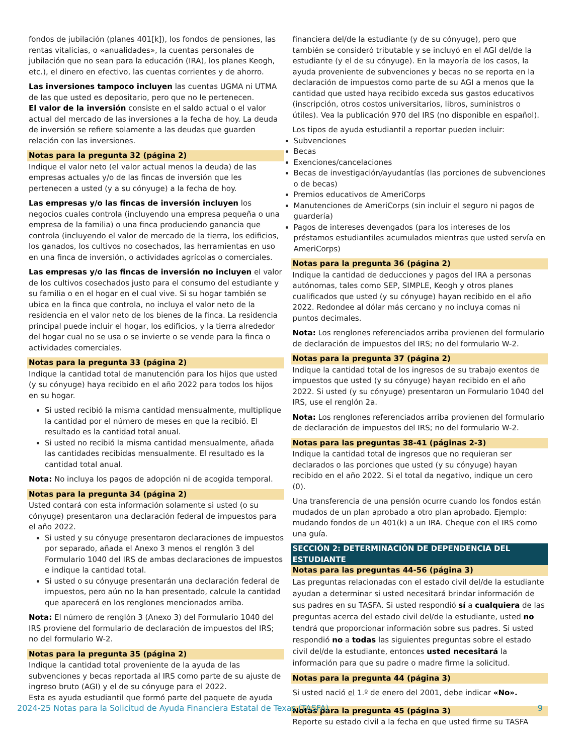fondos de jubilación (planes 401[k]), los fondos de pensiones, las rentas vitalicias, o «anualidades», la cuentas personales de jubilación que no sean para la educación (IRA), los planes Keogh, etc.), el dinero en efectivo, las cuentas corrientes y de ahorro.
Las inversiones tampoco incluyen las cuentas UGMA ni UTMA de las que usted es depositario, pero que no le pertenecen.
El valor de la inversión consiste en el saldo actual o el valor actual del mercado de las inversiones a la fecha de hoy. La deuda de inversión se refiere solamente a las deudas que guarden relación con las inversiones.
Notas para la pregunta 32 (página 2)
Indique el valor neto (el valor actual menos la deuda) de las empresas actuales y/o de las fincas de inversión que les pertenecen a usted (y a su cónyuge) a la fecha de hoy.
Las empresas y/o las fincas de inversión incluyen los negocios cuales controla (incluyendo una empresa pequeña o una empresa de la familia) o una finca produciendo ganancia que controla (incluyendo el valor de mercado de la tierra, los edificios, los ganados, los cultivos no cosechados, las herramientas en uso en una finca de inversión, o actividades agrícolas o comerciales.
Las empresas y/o las fincas de inversión no incluyen el valor de los cultivos cosechados justo para el consumo del estudiante y su familia o en el hogar en el cual vive. Si su hogar también se ubica en la finca que controla, no incluya el valor neto de la residencia en el valor neto de los bienes de la finca. La residencia principal puede incluir el hogar, los edificios, y la tierra alrededor del hogar cual no se usa o se invierte o se vende para la finca o actividades comerciales.
Notas para la pregunta 33 (página 2)
Indique la cantidad total de manutención para los hijos que usted (y su cónyuge) haya recibido en el año 2022 para todos los hijos en su hogar.
Si usted recibió la misma cantidad mensualmente, multiplique la cantidad por el número de meses en que la recibió. El resultado es la cantidad total anual.
Si usted no recibió la misma cantidad mensualmente, añada las cantidades recibidas mensualmente. El resultado es la cantidad total anual.
Nota: No incluya los pagos de adopción ni de acogida temporal.
Notas para la pregunta 34 (página 2)
Usted contará con esta información solamente si usted (o su cónyuge) presentaron una declaración federal de impuestos para el año 2022.
Si usted y su cónyuge presentaron declaraciones de impuestos por separado, añada el Anexo 3 menos el renglón 3 del Formulario 1040 del IRS de ambas declaraciones de impuestos e indique la cantidad total.
Si usted o su cónyuge presentarán una declaración federal de impuestos, pero aún no la han presentado, calcule la cantidad que aparecerá en los renglones mencionados arriba.
Nota: El número de renglón 3 (Anexo 3) del Formulario 1040 del IRS proviene del formulario de declaración de impuestos del IRS; no del formulario W-2.
Notas para la pregunta 35 (página 2)
Indique la cantidad total proveniente de la ayuda de las subvenciones y becas reportada al IRS como parte de su ajuste de ingreso bruto (AGI) y el de su cónyuge para el 2022.
Esta es ayuda estudiantil que formó parte del paquete de ayuda
financiera del/de la estudiante (y de su cónyuge), pero que también se consideró tributable y se incluyó en el AGI del/de la estudiante (y el de su cónyuge). En la mayoría de los casos, la ayuda proveniente de subvenciones y becas no se reporta en la declaración de impuestos como parte de su AGI a menos que la cantidad que usted haya recibido exceda sus gastos educativos (inscripción, otros costos universitarios, libros, suministros o útiles). Vea la publicación 970 del IRS (no disponible en español).
Los tipos de ayuda estudiantil a reportar pueden incluir:
Subvenciones
Becas
Exenciones/cancelaciones
Becas de investigación/ayudantías (las porciones de subvenciones o de becas)
Premios educativos de AmeriCorps
Manutenciones de AmeriCorps (sin incluir el seguro ni pagos de guardería)
Pagos de intereses devengados (para los intereses de los préstamos estudiantiles acumulados mientras que usted servía en AmeriCorps)
Notas para la pregunta 36 (página 2)
Indique la cantidad de deducciones y pagos del IRA a personas autónomas, tales como SEP, SIMPLE, Keogh y otros planes cualificados que usted (y su cónyuge) hayan recibido en el año 2022. Redondee al dólar más cercano y no incluya comas ni puntos decimales.
Nota: Los renglones referenciados arriba provienen del formulario de declaración de impuestos del IRS; no del formulario W-2.
Notas para la pregunta 37 (página 2)
Indique la cantidad total de los ingresos de su trabajo exentos de impuestos que usted (y su cónyuge) hayan recibido en el año 2022. Si usted (y su cónyuge) presentaron un Formulario 1040 del IRS, use el renglón 2a.
Nota: Los renglones referenciados arriba provienen del formulario de declaración de impuestos del IRS; no del formulario W-2.
Notas para las preguntas 38-41 (páginas 2-3)
Indique la cantidad total de ingresos que no requieran ser declarados o las porciones que usted (y su cónyuge) hayan recibido en el año 2022. Si el total da negativo, indique un cero (0).
Una transferencia de una pensión ocurre cuando los fondos están mudados de un plan aprobado a otro plan aprobado. Ejemplo: mudando fondos de un 401(k) a un IRA. Cheque con el IRS como una guía.
SECCIÓN 2: DETERMINACIÓN DE DEPENDENCIA DEL ESTUDIANTE
Notas para las preguntas 44-56 (página 3)
Las preguntas relacionadas con el estado civil del/de la estudiante ayudan a determinar si usted necesitará brindar información de sus padres en su TASFA. Si usted respondió sí a cualquiera de las preguntas acerca del estado civil del/de la estudiante, usted no tendrá que proporcionar información sobre sus padres. Si usted respondió no a todas las siguientes preguntas sobre el estado civil del/de la estudiante, entonces usted necesitará la información para que su padre o madre firme la solicitud.
Notas para la pregunta 44 (página 3)
Si usted nació el 1.º de enero del 2001, debe indicar «No».
Notas para la pregunta 45 (página 3)
Reporte su estado civil a la fecha en que usted firme su TASFA
2024-25 Notas para la Solicitud de Ayuda Financiera Estatal de Texas (TASFA) 9